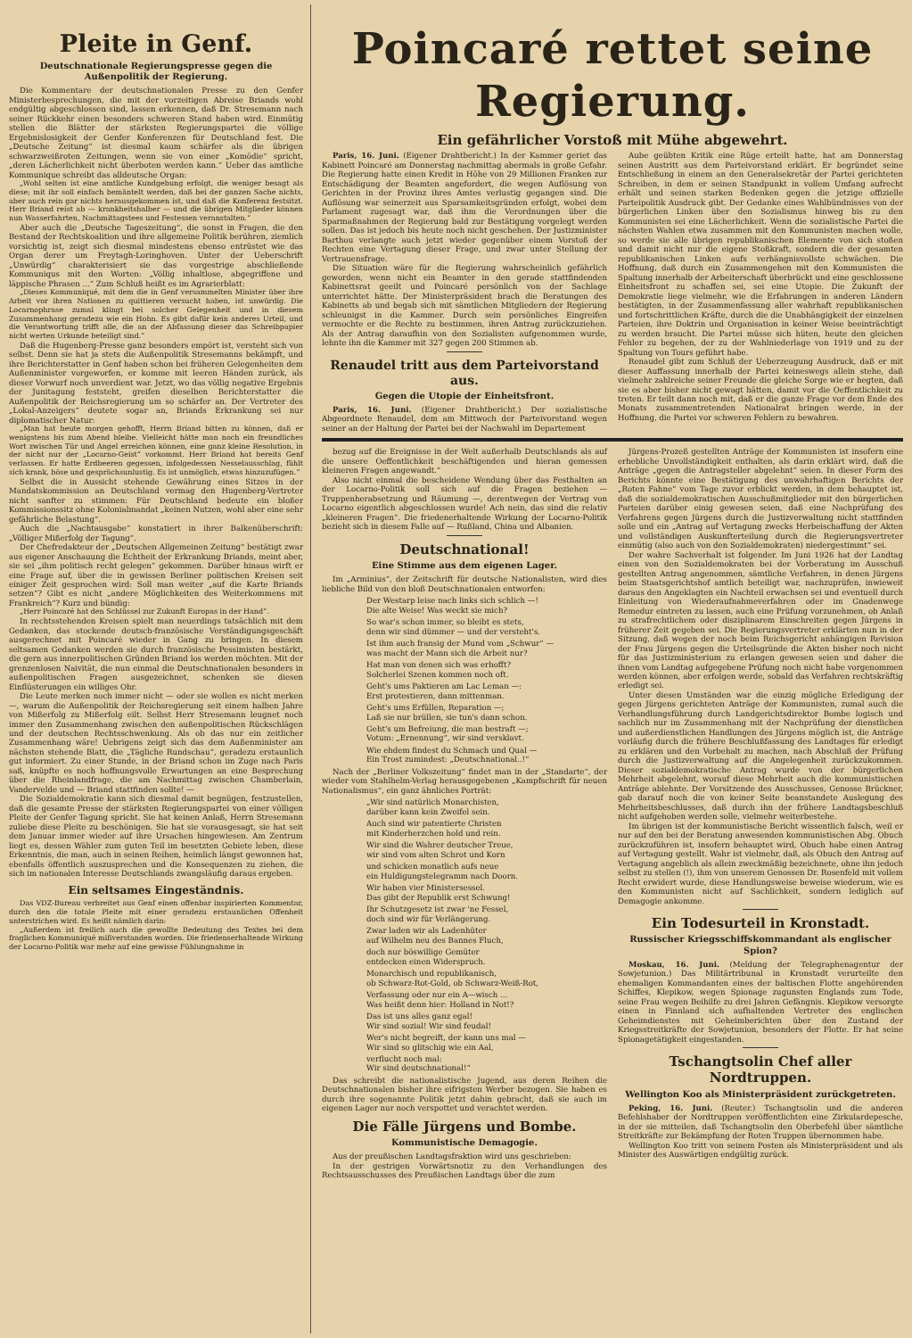Pleite in Genf.
Deutschnationale Regierungspresse gegen die Außenpolitik der Regierung.
Die Kommentare der deutschnationalen Presse zu den Genfer Ministerbesprechungen, die mit der vorzeitigen Abreise Briands wohl endgültig abgeschlossen sind, lassen erkennen, daß Dr. Stresemann nach seiner Rückkehr einen besonders schweren Stand haben wird. Einmütig stellen die Blätter der stärksten Regierungspartei die völlige Ergebnislosigkeit der Genfer Konferenzen für Deutschland fest. Die „Deutsche Zeitung“ ist diesmal kaum schärfer als die übrigen schwarzweißroten Zeitungen, wenn sie von einer „Komödie“ spricht, „deren Lächerlichkeit nicht überboten werden kann.“ Ueber das amtliche Kommunique schreibt das alldeutsche Organ:
„Wohl selten ist eine amtliche Kundgebung erfolgt, die weniger besagt als diese; mit ihr soll einfach bemäntelt werden, daß bei der ganzen Sache nichts, aber auch rein gar nichts herausgekommen ist, und daß die Konferenz festsitzt. Herr Briand reist ab — krankheitshalber — und die übrigen Mitglieder können nun Wasserfahrten, Nachmittagstees und Festessen veranstalten.“
Aber auch die „Deutsche Tageszeitung“, die sonst in Fragen, die den Bestand der Rechtskoalition und ihre allgemeine Politik berühren, ziemlich vorsichtig ist, zeigt sich diesmal mindestens ebenso entrüstet wie das Organ derer um Freytagh-Loringhoven. Unter der Ueberschrift „Unwürdig“ charakterisiert sie das vorgestrige abschließende Kommuniqus mit den Worten: „Völlig inhaltlose, abgegriffene und läppische Phrasen ...“ Zum Schluß heißt es im Agrarierblatt:
„Dieses Kommuniqué, mit dem die in Genf versammelten Minister über ihre Arbeit vor ihren Nationen zu quittieren versucht haben, ist unwürdig. Die Locarnophrase zumal klingt bei solcher Gelegenheit und in diesem Zusammenhang geradezu wie ein Hohn. Es gibt dafür kein anderes Urteil, und die Verantwortung trifft alle, die an der Abfassung dieser das Schreibpapier nicht werten Urkunde beteiligt sind.“
Daß die Hugenberg-Presse ganz besonders empört ist, versteht sich von selbst. Denn sie hat ja stets die Außenpolitik Stresemanns bekämpft, und ihre Berichterstatter in Genf haben schon bei früheren Gelegenheiten dem Außenminister vorgeworfen, er komme mit leeren Händen zurück, als dieser Vorwurf noch unverdient war. Jetzt, wo das völlig negative Ergebnis der Junitagung feststeht, greifen dieselben Berichterstatter die Außenpolitik der Reichsregierung um so schärfer an. Der Vertreter des „Lokal-Anzeigers“ deutete sogar an, Briands Erkrankung sei nur diplomatischer Natur:
„Man hat heute morgen gehofft, Herrn Briand bitten zu können, daß er wenigstens bis zum Abend bleibe. Vielleicht hätte man noch ein freundliches Wort zwischen Tür und Angel erreichen können, eine ganz kleine Resolution, in der nicht nur der „Locarno-Geist“ vorkommt. Herr Briand hat bereits Genf verlassen. Er hatte Erdbeeren gegessen, infolgedessen Nesselausschlag, fühlt sich krank, böse und gesprächsunlustig. Es ist unmöglich, etwas hinzuzufügen.“
Selbst die in Aussicht stehende Gewährung eines Sitzes in der Mandatskommission an Deutschland vermag den Hugenberg-Vertreter nicht sanfter zu stimmen: Für Deutschland bedeute ein bloßer Kommissionssitz ohne Kolonialmandat „keinen Nutzen, wohl aber eine sehr gefährliche Belastung“.
Auch die „Nachtausgabe“ konstatiert in ihrer Balkenüberschrift: „Völliger Mißerfolg der Tagung“.
Der Chefredakteur der „Deutschen Allgemeinen Zeitung“ bestätigt zwar aus eigener Anschauung die Echtheit der Erkrankung Briands, meint aber, sie sei „ihm politisch recht gelegen“ gekommen. Darüber hinaus wirft er eine Frage auf, über die in gewissen Berliner politischen Kreisen seit einiger Zeit gesprochen wird: Soll man weiter „auf die Karte Briands setzen“? Gibt es nicht „andere Möglichkeiten des Weiterkommens mit Frankreich“? Kurz und bündig:
„Herr Poincaré hat den Schlüssel zur Zukunft Europas in der Hand“.
In rechtsstehenden Kreisen spielt man neuerdings tatsächlich mit dem Gedanken, das stockende deutsch-französische Verständigungsgeschäft ausgerechnet mit Poincaré wieder in Gang zu bringen. In diesem seltsamen Gedanken werden sie durch französische Pessimisten bestärkt, die gern aus innerpolitischen Gründen Briand los werden möchten. Mit der grenzenlosen Naivität, die nun einmal die Deutschnationalen besonders in außenpolitischen Fragen ausgezeichnet, schenken sie diesen Einflüsterungen ein williges Ohr.
Die Leute merken noch immer nicht — oder sie wollen es nicht merken —, warum die Außenpolitik der Reichsregierung seit einem halben Jahre von Mißerfolg zu Mißerfolg eilt. Selbst Herr Stresemann leugnet noch immer den Zusammenhang zwischen den außenpolitischen Rückschlägen und der deutschen Rechtsschwenkung. Als ob das nur ein zeitlicher Zusammenhang wäre! Uebrigens zeigt sich das dem Außenminister am nächsten stehende Blatt, die „Tägliche Rundschau“, geradezu erstaunlich gut informiert. Zu einer Stunde, in der Briand schon im Zuge nach Paris saß, knüpfte es noch hoffnungsvolle Erwartungen an eine Besprechung über die Rheinlandfrage, die am Nachmittag zwischen Chamberlain, Vandervelde und — Briand stattfinden sollte! —
Die Sozialdemokratie kann sich diesmal damit begnügen, festzustellen, daß die gesamte Presse der stärksten Regierungspartei von einer völligen Pleite der Genfer Tagung spricht. Sie hat keinen Anlaß, Herrn Stresemann zuliebe diese Pleite zu beschönigen. Sie hat sie vorausgesagt, sie hat seit dem Januar immer wieder auf ihre Ursachen hingewiesen. Am Zentrum liegt es, dessen Wähler zum guten Teil im besetzten Gebiete leben, diese Erkenntnis, die man, auch in seinen Reihen, heimlich längst gewonnen hat, ebenfalls öffentlich auszusprechen und die Konsequenzen zu ziehen, die sich im nationalen Interesse Deutschlands zwangsläufig daraus ergeben.
Ein seltsames Eingeständnis.
Das VDZ-Bureau verbreitet aus Genf einen offenbar inspirierten Kommentar, durch den die totale Pleite mit einer geradezu erstaunlichen Offenheit unterstrichen wird. Es heißt nämlich darin:
„Außerdem ist freilich auch die gewollte Bedeutung des Textes bei dem fraglichen Kommuniqué mißverstanden worden. Die friedenserhaltende Wirkung der Locarno-Politik war mehr auf eine gewisse Fühlungnahme in
Poincaré rettet seine Regierung.
Ein gefährlicher Vorstoß mit Mühe abgewehrt.
Paris, 16. Juni. (Eigener Drahtbericht.) In der Kammer geriet das Kabinett Poincaré am Donnerstag nachmittag abermals in große Gefahr. Die Regierung hatte einen Kredit in Höhe von 29 Millionen Franken zur Entschädigung der Beamten angefordert, die wegen Auflösung von Gerichten in der Provinz ihres Amtes verlustig gegangen sind. Die Auflösung war seinerzeit aus Sparsamkeitsgründen erfolgt, wobei dem Parlament zugesagt war, daß ihm die Verordnungen über die Sparmaßnahmen der Regierung bald zur Bestätigung vorgelegt werden sollen. Das ist jedoch bis heute noch nicht geschehen. Der Justizminister Barthou verlangte auch jetzt wieder gegenüber einem Vorstoß der Rechten eine Vertagung dieser Frage, und zwar unter Stellung der Vertrauensfrage.
Die Situation wäre für die Regierung wahrscheinlich gefährlich geworden, wenn nicht ein Beamter in den gerade stattfindenden Kabinettsrat geeilt und Poincaré persönlich von der Sachlage unterrichtet hätte. Der Ministerpräsident brach die Beratungen des Kabinetts ab und begab sich mit sämtlichen Mitgliedern der Regierung schleunigst in die Kammer. Durch sein persönliches Eingreifen vermochte er die Rechte zu bestimmen, ihren Antrag zurückzuziehen. Als der Antrag daraufhin von den Sozialisten aufgenommen wurde, lehnte ihn die Kammer mit 327 gegen 200 Stimmen ab.
Renaudel tritt aus dem Parteivorstand aus.
Gegen die Utopie der Einheitsfront.
Paris, 16. Juni. (Eigener Drahtbericht.) Der sozialistische Abgeordnete Renaudel, dem am Mittwoch der Parteivorstand wegen seiner an der Haltung der Partei bei der Nachwahl im Departement
Aube geübten Kritik eine Rüge erteilt hatte, hat am Donnerstag seinen Austritt aus dem Parteivorstand erklärt. Er begründet seine Entschließung in einem an den Generalsekretär der Partei gerichteten Schreiben, in dem er seinen Standpunkt in vollem Umfang aufrecht erhält und seinen starken Bedenken gegen die jetzige offizielle Parteipolitik Ausdruck gibt. Der Gedanke eines Wahlbündnisses von der bürgerlichen Linken über den Sozialismus hinweg bis zu den Kommunisten sei eine Lächerlichkeit. Wenn die sozialistische Partei die nächsten Wahlen etwa zusammen mit den Kommunisten machen wolle, so werde sie alle übrigen republikanischen Elemente von sich stoßen und damit nicht nur die eigene Stoßkraft, sondern die der gesamten republikanischen Linken aufs verhängnisvollste schwächen. Die Hoffnung, daß durch ein Zusammengehen mit den Kommunisten die Spaltung innerhalb der Arbeiterschaft überbrückt und eine geschlossene Einheitsfront zu schaffen sei, sei eine Utopie. Die Zukunft der Demokratie liege vielmehr, wie die Erfahrungen in anderen Ländern bestätigten, in der Zusammenfassung aller wahrhaft republikanischen und fortschrittlichen Kräfte, durch die die Unabhängigkeit der einzelnen Parteien, ihre Doktrin und Organisation in keiner Weise beeinträchtigt zu werden braucht. Die Partei müsse sich hüten, heute den gleichen Fehler zu begehen, der zu der Wahlniederlage von 1919 und zu der Spaltung von Tours geführt habe.
Renaudel gibt zum Schluß der Ueberzeugung Ausdruck, daß er mit dieser Auffassung innerhalb der Partei keineswegs allein stehe, daß vielmehr zahlreiche seiner Freunde die gleiche Sorge wie er hegten, daß sie es aber bisher nicht gewagt hätten, damit vor die Oeffentlichkeit zu treten. Er teilt dann noch mit, daß er die ganze Frage vor dem Ende des Monats zusammentretenden Nationalrat bringen werde, in der Hoffnung, die Partei vor schweren Fehlern zu bewahren.
bezug auf die Ereignisse in der Welt außerhalb Deutschlands als auf die unsere Oeffentlichkeit beschäftigenden und hieran gemessen kleineren Fragen angewandt.“
Also nicht einmal die bescheidene Wendung über das Festhalten an der Locarno-Politik soll sich auf die Fragen beziehen — Truppenherabsetzung und Räumung —, derentwegen der Vertrag von Locarno eigentlich abgeschlossen wurde! Ach nein, das sind die relativ „kleineren Fragen“. Die friedenerhaltende Wirkung der Locarno-Politik bezieht sich in diesem Falle auf — Rußland, China und Albanien.
Deutschnational!
Eine Stimme aus dem eigenen Lager.
Im „Arminius“, der Zeitschrift für deutsche Nationalisten, wird dies liebliche Bild von den bloß Deutschnationalen entworfen:
Der Westarp leise nach links sich schlich —!
Die alte Weise! Was weckt sie mich?
So war's schon immer, so bleibt es stets,
denn wir sind dümmer — und der versteht's.
Ist ihm auch fransig der Mund vom „Schwur“ —
was macht der Mann sich die Arbeit nur?
Hat man von denen sich was erhofft?
Solcherlei Szenen kommen noch oft.
Geht's ums Paktieren am Lac Leman —:
Erst protestieren, dann mittenman.
Geht's ums Erfüllen, Reparation —;
Laß sie nur brüllen, sie tun's dann schon.
Geht's um Befreiung, die man bestraft —;
Votum: „Ernennung“, wir sind versklavt.
Wie ehdem findest du Schmach und Qual —
Ein Trost zumindest: „Deutschnational..!“
Nach der „Berliner Volkszeitung“ findet man in der „Standarte“, der wieder vom Stahlhelm-Verlag herausgegebenen „Kampfschrift für neuen Nationalismus“, ein ganz ähnliches Porträt:
„Wir sind natürlich Monarchisten,
darüber kann kein Zweifel sein.
Auch sind wir patentierte Christen
mit Kinderherzchen hold und rein.
Wir sind die Wahrer deutscher Treue,
wir sind vom alten Schrot und Korn
und schicken monatlich aufs neue
ein Huldigungstelegramm nach Doorn.
Wir haben vier Ministersessel.
Das gibt der Republik erst Schwung!
Ihr Schutzgesetz ist zwar 'ne Fessel,
doch sind wir für Verlängerung.
Zwar laden wir als Ladenhüter
auf Wilhelm neu des Bannes Fluch,
doch nur böswillige Gemüter
entdecken einen Widerspruch.
Monarchisch und republikanisch,
ob Schwarz-Rot-Gold, ob Schwarz-Weiß-Rot,
Verfassung oder nur ein A—wisch ...
Was heißt denn hier: Holland in Not!?
Das ist uns alles ganz egal!
Wir sind sozial! Wir sind feudal!
Wer's nicht begreift, der kann uns mal —
Wir sind so glitschig wie ein Aal,
verflucht noch mal:
Wir sind deutschnational!“
Das schreibt die nationalistische Jugend, aus deren Reihen die Deutschnationalen bisher ihre eifrigsten Werber bezogen. Sie haben es durch ihre sogenannte Politik jetzt dahin gebracht, daß sie auch im eigenen Lager nur noch verspottet und verachtet werden.
Die Fälle Jürgens und Bombe.
Kommunistische Demagogie.
Aus der preußischen Landtagsfraktion wird uns geschrieben:
In der gestrigen Vorwärtsnotiz zu den Verhandlungen des Rechtsausschusses des Preußischen Landtags über die zum
Jürgens-Prozeß gestellten Anträge der Kommunisten ist insofern eine erhebliche Unvollständigkeit enthalten, als darin erklärt wird, daß die Anträge „gegen die Antragsteller abgelehnt“ seien. In dieser Form des Berichts könnte eine Bestätigung des unwahrhaftigen Berichts der „Roten Fahne“ vom Tage zuvor erblickt werden, in dem behauptet ist, daß die sozialdemokratischen Ausschußmitglieder mit den bürgerlichen Parteien darüber einig gewesen seien, daß eine Nachprüfung des Verfahrens gegen Jürgens durch die Justizverwaltung nicht stattfinden solle und ein „Antrag auf Vertagung zwecks Herbeischaffung der Akten und vollständigen Auskunfterteilung durch die Regierungsvertreter einmütig (also auch von den Sozialdemokraten) niedergestimmt“ sei.
Der wahre Sachverhalt ist folgender. Im Juni 1926 hat der Landtag einen von den Sozialdemokraten bei der Vorberatung im Ausschuß gestellten Antrag angenommen, sämtliche Verfahren, in denen Jürgens beim Staatsgerichtshof amtlich beteiligt war, nachzuprüfen, inwieweit daraus den Angeklagten ein Nachteil erwachsen sei und eventuell durch Einleitung von Wiederaufnahmeverfahren oder im Gnadenwege Remedur eintreten zu lassen, auch eine Prüfung vorzunehmen, ob Anlaß zu strafrechtlichem oder disziplinarem Einschreiten gegen Jürgens in früherer Zeit gegeben sei. Die Regierungsvertreter erklärten nun in der Sitzung, daß wegen der noch beim Reichsgericht anhängigen Revision der Frau Jürgens gegen die Urteilsgründe die Akten bisher noch nicht für das Justizministerium zu erlangen gewesen seien und daher die ihnen vom Landtag aufgegebene Prüfung noch nicht habe vorgenommen werden können, aber erfolgen werde, sobald das Verfahren rechtskräftig erledigt sei.
Unter diesen Umständen war die einzig mögliche Erledigung der gegen Jürgens gerichteten Anträge der Kommunisten, zumal auch die Verhandlungsführung durch Landgerichtsdirektor Bombe logisch und sachlich nur im Zusammenhang mit der Nachprüfung der dienstlichen und außerdienstlichen Handlungen des Jürgens möglich ist, die Anträge vorläufig durch die frühere Beschlußfassung des Landtages für erledigt zu erklären und den Vorbehalt zu machen, nach Abschluß der Prüfung durch die Justizverwaltung auf die Angelegenheit zurückzukommen. Dieser sozialdemokratische Antrag wurde von der bürgerlichen Mehrheit abgelehnt, worauf diese Mehrheit auch die kommunistischen Anträge ablehnte. Der Vorsitzende des Ausschusses, Genosse Brückner, gab darauf noch die von keiner Seite beanstandete Auslegung des Mehrheitsbeschlusses, daß durch ihn der frühere Landtagsbeschluß nicht aufgehoben werden solle, vielmehr weiterbestehe.
Im übrigen ist der kommunistische Bericht wissentlich falsch, weil er nur auf den bei der Beratung anwesenden kommunistischen Abg. Obuch zurückzuführen ist, insofern behauptet wird, Obuch habe einen Antrag auf Vertagung gestellt. Wahr ist vielmehr, daß, als Obuch den Antrag auf Vertagung angeblich als allein zweckmäßig bezeichnete, ohne ihn jedoch selbst zu stellen (!), ihm von unserem Genossen Dr. Rosenfeld mit vollem Recht erwidert wurde, diese Handlungsweise beweise wiederum, wie es den Kommunisten nicht auf Sachlichkeit, sondern lediglich auf Demagogie ankomme.
Ein Todesurteil in Kronstadt.
Russischer Kriegsschiffskommandant als englischer Spion?
Moskau, 16. Juni. (Meldung der Telegraphenagentur der Sowjetunion.) Das Militärtribunal in Kronstadt verurteilte den ehemaligen Kommandanten eines der baltischen Flotte angehörenden Schiffes, Klepikow, wegen Spionage zugunsten Englands zum Tode, seine Frau wegen Beihilfe zu drei Jahren Gefängnis. Klepikow versorgte einen in Finnland sich aufhaltenden Vertreter des englischen Geheimdienstes mit Geheimberichten über den Zustand der Kriegsstreitkräfte der Sowjetunion, besonders der Flotte. Er hat seine Spionagetätigkeit eingestanden.
Tschangtsolin Chef aller Nordtruppen.
Wellington Koo als Ministerpräsident zurückgetreten.
Peking, 16. Juni. (Reuter.) Tschangtsolin und die anderen Befehlshaber der Nordtruppen veröffentlichten eine Zirkulardepesche, in der sie mitteilen, daß Tschangtsolin den Oberbefehl über sämtliche Streitkräfte zur Bekämpfung der Roten Truppen übernommen habe.
Wellington Koo tritt von seinem Posten als Ministerpräsident und als Minister des Auswärtigen endgültig zurück.